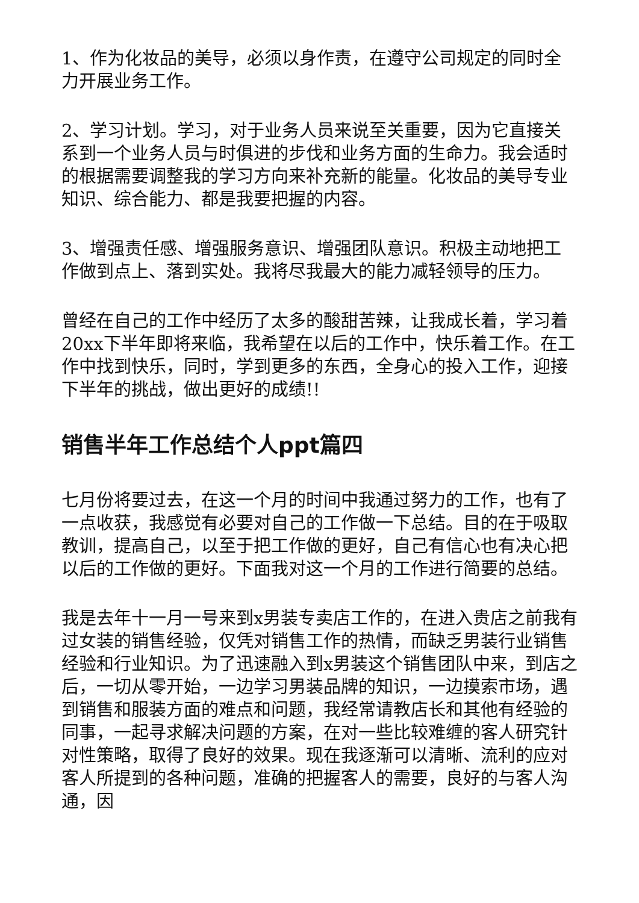1、作为化妆品的美导，必须以身作责，在遵守公司规定的同时全力开展业务工作。
2、学习计划。学习，对于业务人员来说至关重要，因为它直接关系到一个业务人员与时俱进的步伐和业务方面的生命力。我会适时的根据需要调整我的学习方向来补充新的能量。化妆品的美导专业知识、综合能力、都是我要把握的内容。
3、增强责任感、增强服务意识、增强团队意识。积极主动地把工作做到点上、落到实处。我将尽我最大的能力减轻领导的压力。
曾经在自己的工作中经历了太多的酸甜苦辣，让我成长着，学习着20xx下半年即将来临，我希望在以后的工作中，快乐着工作。在工作中找到快乐，同时，学到更多的东西，全身心的投入工作，迎接下半年的挑战，做出更好的成绩!!
销售半年工作总结个人ppt篇四
七月份将要过去，在这一个月的时间中我通过努力的工作，也有了一点收获，我感觉有必要对自己的工作做一下总结。目的在于吸取教训，提高自己，以至于把工作做的更好，自己有信心也有决心把以后的工作做的更好。下面我对这一个月的工作进行简要的总结。
我是去年十一月一号来到x男装专卖店工作的，在进入贵店之前我有过女装的销售经验，仅凭对销售工作的热情，而缺乏男装行业销售经验和行业知识。为了迅速融入到x男装这个销售团队中来，到店之后，一切从零开始，一边学习男装品牌的知识，一边摸索市场，遇到销售和服装方面的难点和问题，我经常请教店长和其他有经验的同事，一起寻求解决问题的方案，在对一些比较难缠的客人研究针对性策略，取得了良好的效果。现在我逐渐可以清晰、流利的应对客人所提到的各种问题，准确的把握客人的需要，良好的与客人沟通，因